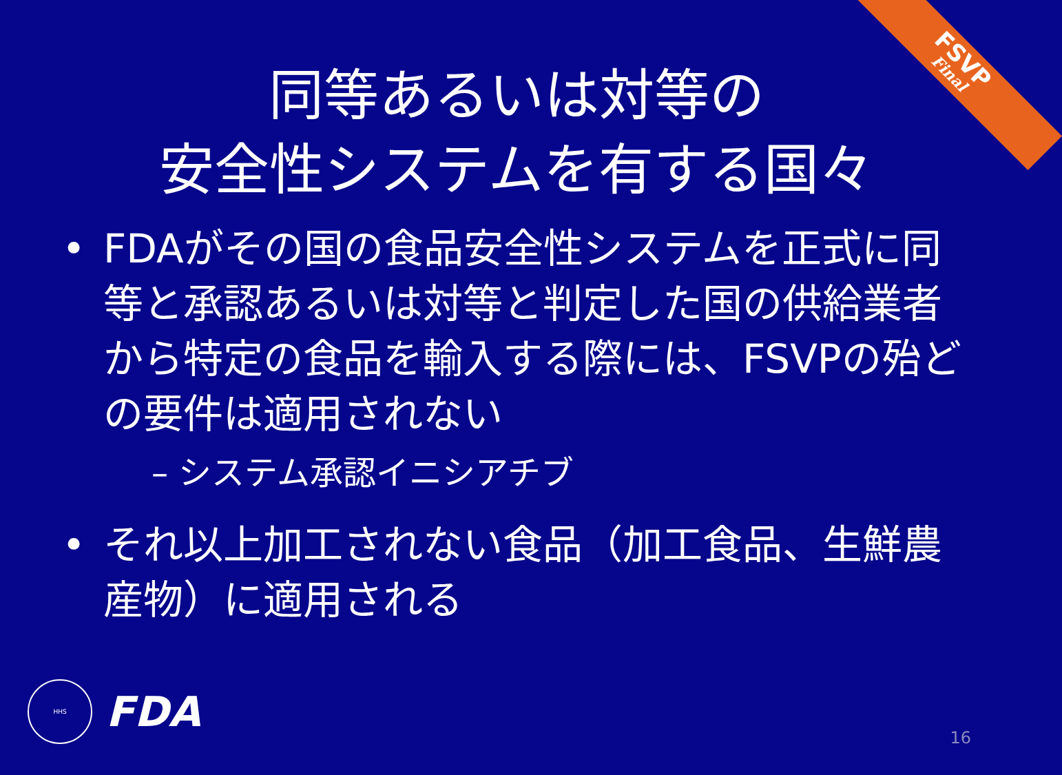FSVP
Final
同等あるいは対等の
安全性システムを有する国々
• FDAがその国の食品安全性システムを正式に同等と承認あるいは対等と判定した国の供給業者から特定の食品を輸入する際には、FSVPの殆どの要件は適用されない
– システム承認イニシアチブ
• それ以上加工されない食品（加工食品、生鮮農産物）に適用される
HHS
FDA
16